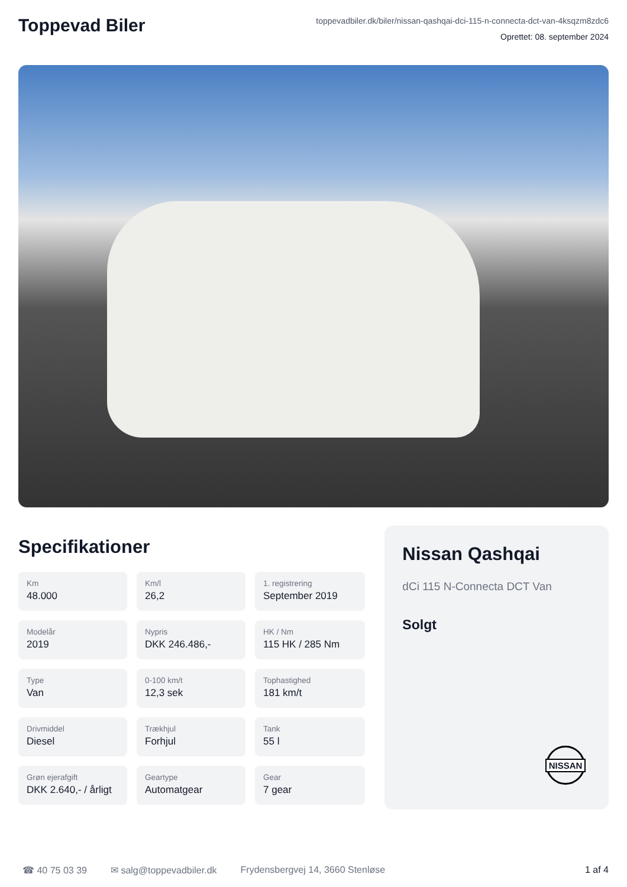Toppevad Biler
toppevadbiler.dk/biler/nissan-qashqai-dci-115-n-connecta-dct-van-4ksqzm8zdc6
Oprettet: 08. september 2024
Specifikationer
Km
48.000
Km/l
26,2
1. registrering
September 2019
Modelår
2019
Nypris
DKK 246.486,-
HK / Nm
115 HK / 285 Nm
Type
Van
0-100 km/t
12,3 sek
Tophastighed
181 km/t
Drivmiddel
Diesel
Trækhjul
Forhjul
Tank
55 l
Grøn ejerafgift
DKK 2.640,- / årligt
Geartype
Automatgear
Gear
7 gear
Nissan Qashqai
dCi 115 N-Connecta DCT Van
Solgt
NISSAN
☎ 40 75 03 39 ✉ salg@toppevadbiler.dk Frydensbergvej 14, 3660 Stenløse 1 af 4